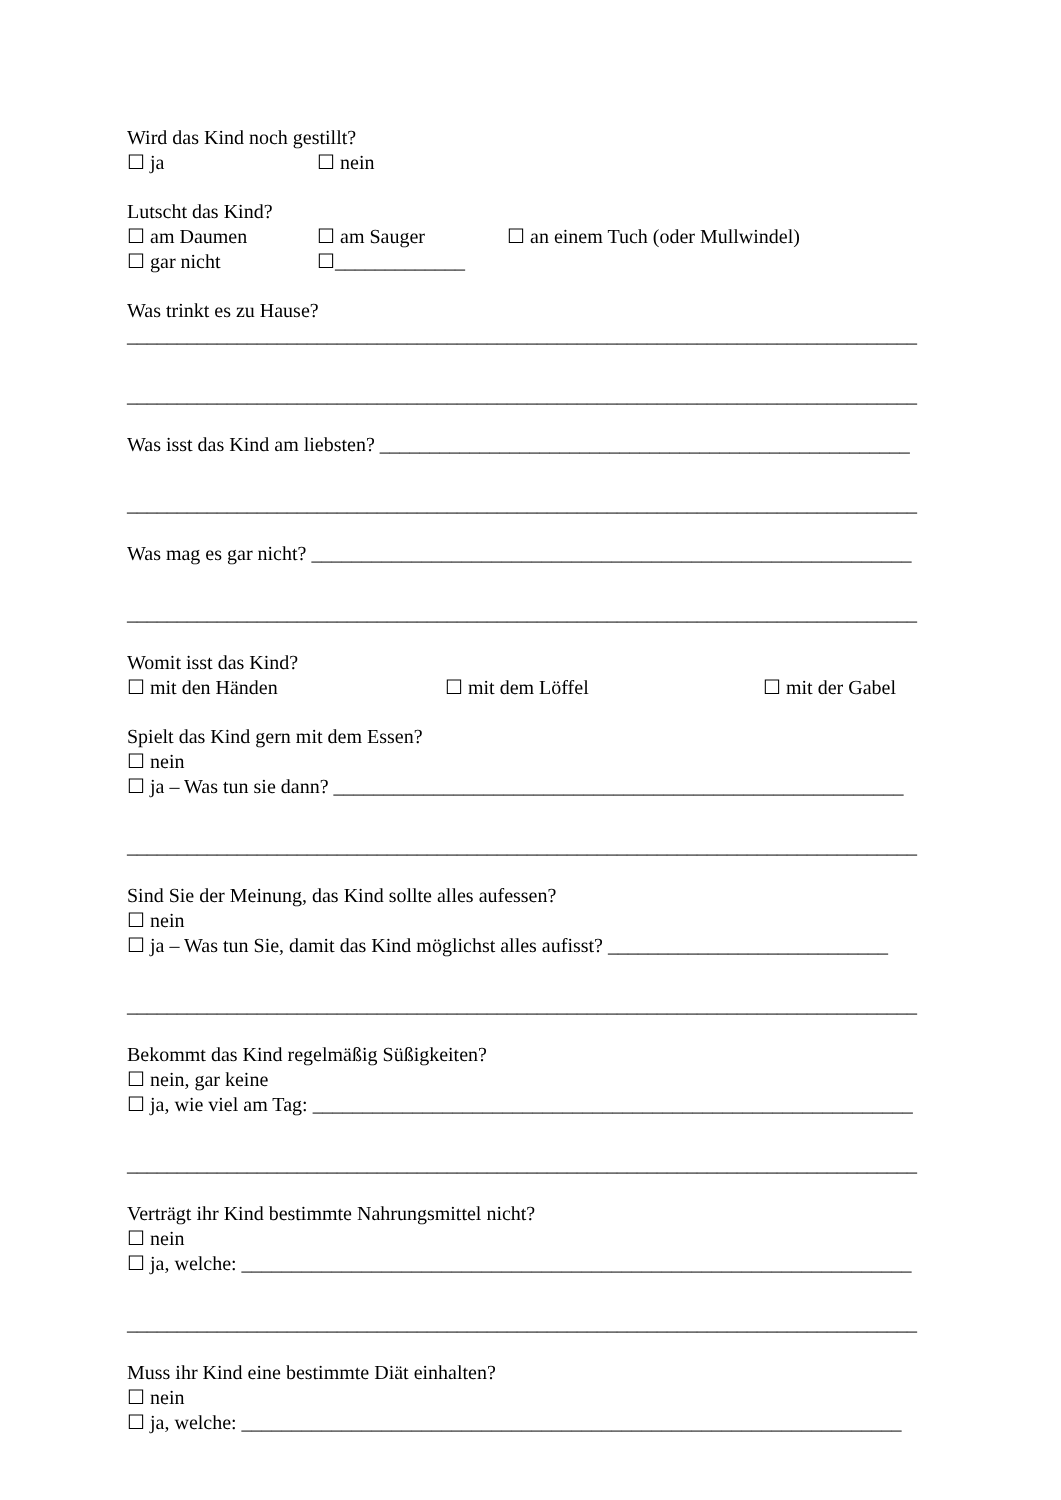Wird das Kind noch gestillt?
☐ ja ☐ nein
Lutscht das Kind?
☐ am Daumen ☐ am Sauger ☐ an einem Tuch (oder Mullwindel)
☐ gar nicht ☐_____________
Was trinkt es zu Hause?
_______________________________________________________________________________
_______________________________________________________________________________
Was isst das Kind am liebsten? _____________________________________________________
_______________________________________________________________________________
Was mag es gar nicht? ____________________________________________________________
_______________________________________________________________________________
Womit isst das Kind?
☐ mit den Händen ☐ mit dem Löffel ☐ mit der Gabel
Spielt das Kind gern mit dem Essen?
☐ nein
☐ ja – Was tun sie dann? _________________________________________________________
_______________________________________________________________________________
Sind Sie der Meinung, das Kind sollte alles aufessen?
☐ nein
☐ ja – Was tun Sie, damit das Kind möglichst alles aufisst? ____________________________
_______________________________________________________________________________
Bekommt das Kind regelmäßig Süßigkeiten?
☐ nein, gar keine
☐ ja, wie viel am Tag: ____________________________________________________________
_______________________________________________________________________________
Verträgt ihr Kind bestimmte Nahrungsmittel nicht?
☐ nein
☐ ja, welche: ___________________________________________________________________
_______________________________________________________________________________
Muss ihr Kind eine bestimmte Diät einhalten?
☐ nein
☐ ja, welche: __________________________________________________________________